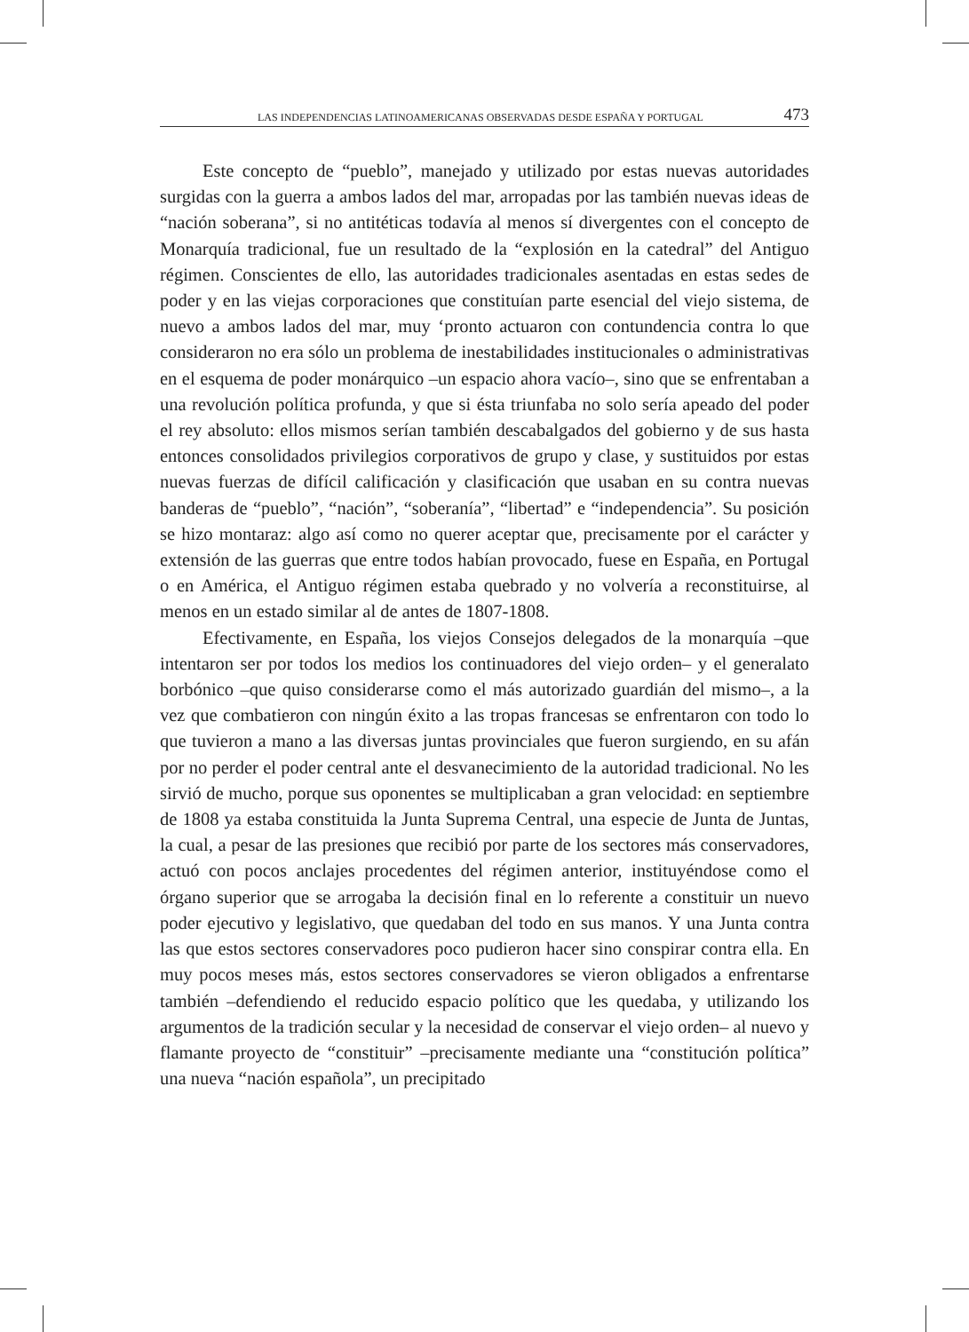LAS INDEPENDENCIAS LATINOAMERICANAS OBSERVADAS DESDE ESPAÑA Y PORTUGAL 473
Este concepto de “pueblo”, manejado y utilizado por estas nuevas autoridades surgidas con la guerra a ambos lados del mar, arropadas por las también nuevas ideas de “nación soberana”, si no antitéticas todavía al menos sí divergentes con el concepto de Monarquía tradicional, fue un resultado de la “explosión en la catedral” del Antiguo régimen. Conscientes de ello, las autoridades tradicionales asentadas en estas sedes de poder y en las viejas corporaciones que constituían parte esencial del viejo sistema, de nuevo a ambos lados del mar, muy ‘pronto actuaron con contundencia contra lo que consideraron no era sólo un problema de inestabilidades institucionales o administrativas en el esquema de poder monárquico –un espacio ahora vacío–, sino que se enfrentaban a una revolución política profunda, y que si ésta triunfaba no solo sería apeado del poder el rey absoluto: ellos mismos serían también descabalgados del gobierno y de sus hasta entonces consolidados privilegios corporativos de grupo y clase, y sustituidos por estas nuevas fuerzas de difícil calificación y clasificación que usaban en su contra nuevas banderas de “pueblo”, “nación”, “soberanía”, “libertad” e “independencia”. Su posición se hizo montaraz: algo así como no querer aceptar que, precisamente por el carácter y extensión de las guerras que entre todos habían provocado, fuese en España, en Portugal o en América, el Antiguo régimen estaba quebrado y no volvería a reconstituirse, al menos en un estado similar al de antes de 1807-1808.
Efectivamente, en España, los viejos Consejos delegados de la monarquía –que intentaron ser por todos los medios los continuadores del viejo orden– y el generalato borbónico –que quiso considerarse como el más autorizado guardián del mismo–, a la vez que combatieron con ningún éxito a las tropas francesas se enfrentaron con todo lo que tuvieron a mano a las diversas juntas provinciales que fueron surgiendo, en su afán por no perder el poder central ante el desvanecimiento de la autoridad tradicional. No les sirvió de mucho, porque sus oponentes se multiplicaban a gran velocidad: en septiembre de 1808 ya estaba constituida la Junta Suprema Central, una especie de Junta de Juntas, la cual, a pesar de las presiones que recibió por parte de los sectores más conservadores, actuó con pocos anclajes procedentes del régimen anterior, instituyéndose como el órgano superior que se arrogaba la decisión final en lo referente a constituir un nuevo poder ejecutivo y legislativo, que quedaban del todo en sus manos. Y una Junta contra las que estos sectores conservadores poco pudieron hacer sino conspirar contra ella. En muy pocos meses más, estos sectores conservadores se vieron obligados a enfrentarse también –defendiendo el reducido espacio político que les quedaba, y utilizando los argumentos de la tradición secular y la necesidad de conservar el viejo orden– al nuevo y flamante proyecto de “constituir” –precisamente mediante una “constitución política” una nueva “nación española”, un precipitado